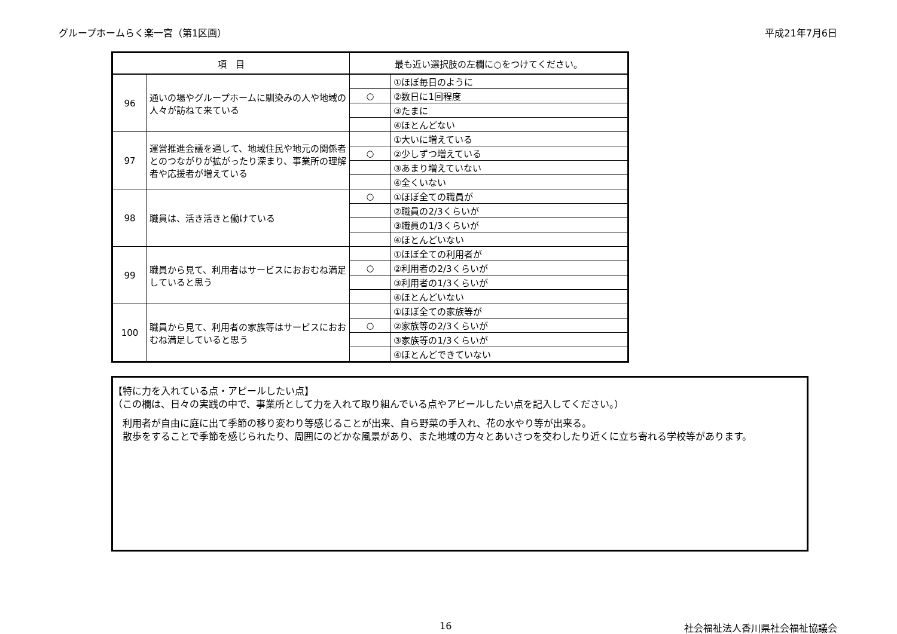グループホームらく楽一宮（第1区画） 平成21年7月6日
| 項 目 | | 最も近い選択肢の左欄に○をつけてください。 | |
| --- | --- | --- | --- |
| 96 | 通いの場やグループホームに馴染みの人や地域の人々が訪ねて来ている | | ①ほぼ毎日のように |
| | | ○ | ②数日に1回程度 |
| | | | ③たまに |
| | | | ④ほとんどない |
| 97 | 運営推進会議を通して、地域住民や地元の関係者とのつながりが拡がったり深まり、事業所の理解者や応援者が増えている | | ①大いに増えている |
| | | ○ | ②少しずつ増えている |
| | | | ③あまり増えていない |
| | | | ④全くいない |
| 98 | 職員は、活き活きと働けている | ○ | ①ほぼ全ての職員が |
| | | | ②職員の2/3くらいが |
| | | | ③職員の1/3くらいが |
| | | | ④ほとんどいない |
| 99 | 職員から見て、利用者はサービスにおおむね満足していると思う | | ①ほぼ全ての利用者が |
| | | ○ | ②利用者の2/3くらいが |
| | | | ③利用者の1/3くらいが |
| | | | ④ほとんどいない |
| 100 | 職員から見て、利用者の家族等はサービスにおおむね満足していると思う | | ①ほぼ全ての家族等が |
| | | ○ | ②家族等の2/3くらいが |
| | | | ③家族等の1/3くらいが |
| | | | ④ほとんどできていない |
【特に力を入れている点・アピールしたい点】
（この欄は、日々の実践の中で、事業所として力を入れて取り組んでいる点やアピールしたい点を記入してください。）
　利用者が自由に庭に出て季節の移り変わり等感じることが出来、自ら野菜の手入れ、花の水やり等が出来る。
　散歩をすることで季節を感じられたり、周囲にのどかな風景があり、また地域の方々とあいさつを交わしたり近くに立ち寄れる学校等があります。
16 社会福祉法人香川県社会福祉協議会